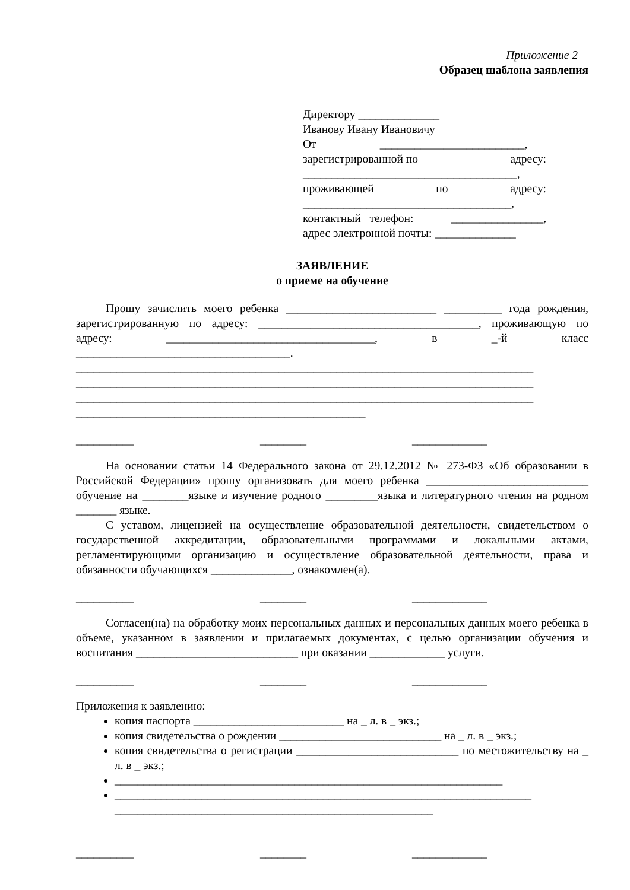Приложение 2
Образец шаблона заявления
Директору ______________
Иванову Ивану Ивановичу
От _________________________,
зарегистрированной по адресу:
_____________________________________,
проживающей по адресу:
____________________________________,
контактный телефон: ________________,
адрес электронной почты: ______________
ЗАЯВЛЕНИЕ
о приеме на обучение
Прошу зачислить моего ребенка __________________________ __________ года рождения, зарегистрированную по адресу: ______________________________________, проживающую по адресу: ____________________________________, в _-й класс _____________________________________.
_______________________________________________________________________________
_______________________________________________________________________________
_______________________________________________________________________________
__________________________________________________
__________ ________ _____________
На основании статьи 14 Федерального закона от 29.12.2012 № 273-ФЗ «Об образовании в Российской Федерации» прошу организовать для моего ребенка ____________________________ обучение на ________языке и изучение родного _________языка и литературного чтения на родном _______ языке.
С уставом, лицензией на осуществление образовательной деятельности, свидетельством о государственной аккредитации, образовательными программами и локальными актами, регламентирующими организацию и осуществление образовательной деятельности, права и обязанности обучающихся ______________, ознакомлен(а).
__________ ________ _____________
Согласен(на) на обработку моих персональных данных и персональных данных моего ребенка в объеме, указанном в заявлении и прилагаемых документах, с целью организации обучения и воспитания ____________________________ при оказании _____________ услуги.
__________ ________ _____________
Приложения к заявлению:
копия паспорта __________________________ на _ л. в _ экз.;
копия свидетельства о рождении ____________________________ на _ л. в _ экз.;
копия свидетельства о регистрации ____________________________ по местожительству на _ л. в _ экз.;
___________________________________________________________________
________________________________________________________________________
_______________________________________________________
__________ ________ _____________